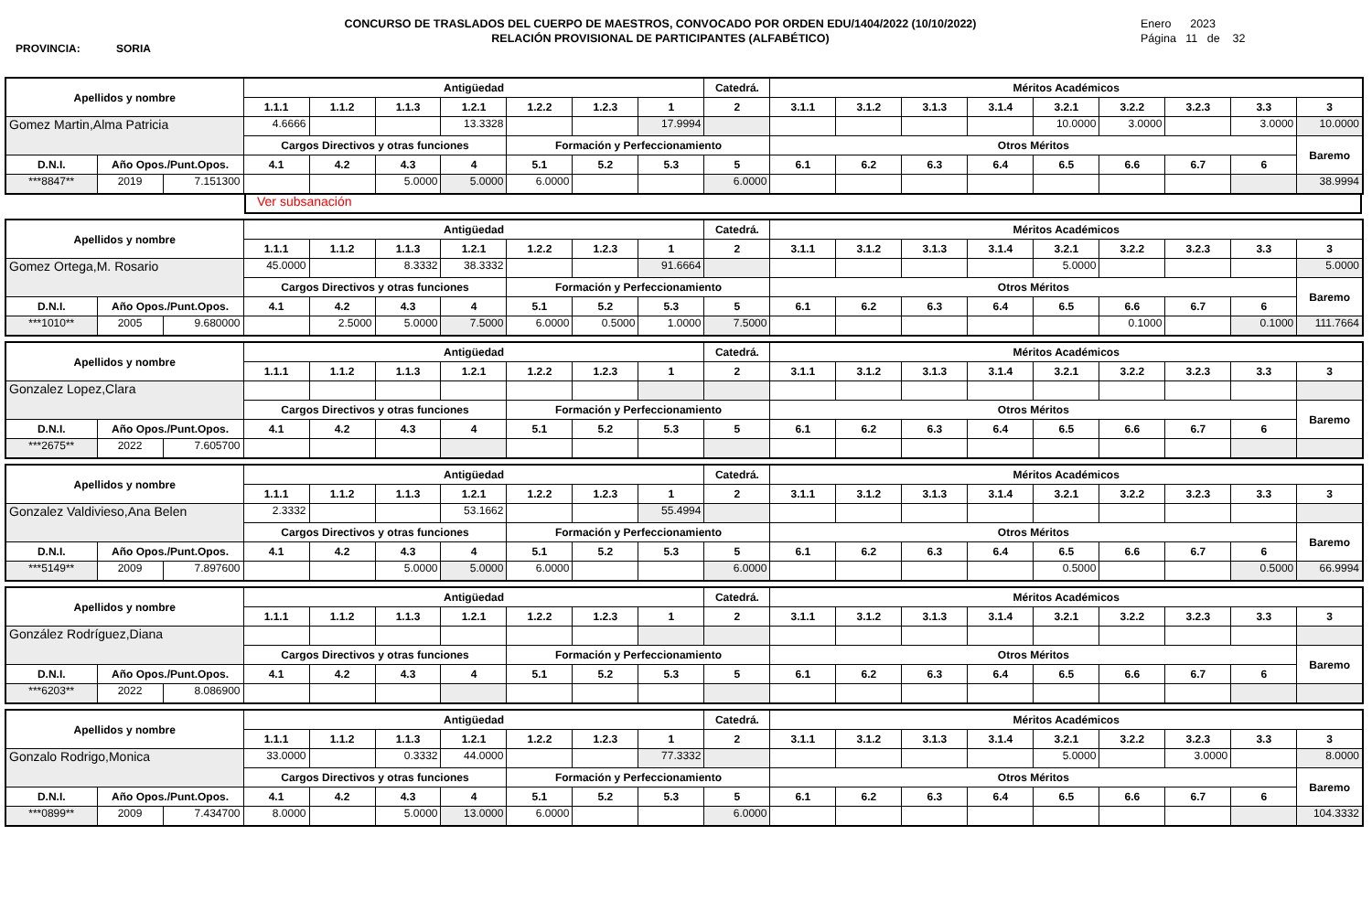PROVINCIA: SORIA
CONCURSO DE TRASLADOS DEL CUERPO DE MAESTROS, CONVOCADO POR ORDEN EDU/1404/2022 (10/10/2022)
RELACIÓN PROVISIONAL DE PARTICIPANTES (ALFABÉTICO)
Enero 2023
Página 11 de 32
| Apellidos y nombre | | | Antigüedad | | | | | | | Catedrá. | Méritos Académicos | | | | | | | | |
| --- | --- | --- | --- | --- | --- | --- | --- | --- | --- | --- | --- | --- | --- | --- | --- | --- | --- | --- | --- |
| | | | 1.1.1 | 1.1.2 | 1.1.3 | 1.2.1 | 1.2.2 | 1.2.3 | 1 | 2 | 3.1.1 | 3.1.2 | 3.1.3 | 3.1.4 | 3.2.1 | 3.2.2 | 3.2.3 | 3.3 | 3 |
| Gomez Martin,Alma Patricia | | | 4.6666 | | | 13.3328 | | | 17.9994 | | | | | | 10.0000 | 3.0000 | | 3.0000 | 10.0000 |
| | | | Cargos Directivos y otras funciones | | | | Formación y Perfeccionamiento | | | | Otros Méritos | | | | | | | | Baremo |
| D.N.I. | Año Opos./Punt.Opos. | | 4.1 | 4.2 | 4.3 | 4 | 5.1 | 5.2 | 5.3 | 5 | 6.1 | 6.2 | 6.3 | 6.4 | 6.5 | 6.6 | 6.7 | 6 | |
| ***8847** | 2019 | 7.151300 | | | 5.0000 | 5.0000 | 6.0000 | | | 6.0000 | | | | | | | | | 38.9994 |
Ver subsanación
| Apellidos y nombre | | | Antigüedad | | | | | | | Catedrá. | Méritos Académicos | | | | | | | | |
| --- | --- | --- | --- | --- | --- | --- | --- | --- | --- | --- | --- | --- | --- | --- | --- | --- | --- | --- | --- |
| | | | 1.1.1 | 1.1.2 | 1.1.3 | 1.2.1 | 1.2.2 | 1.2.3 | 1 | 2 | 3.1.1 | 3.1.2 | 3.1.3 | 3.1.4 | 3.2.1 | 3.2.2 | 3.2.3 | 3.3 | 3 |
| Gomez Ortega,M. Rosario | | | 45.0000 | | 8.3332 | 38.3332 | | | 91.6664 | | | | | | 5.0000 | | | | 5.0000 |
| | | | Cargos Directivos y otras funciones | | | | Formación y Perfeccionamiento | | | | Otros Méritos | | | | | | | | Baremo |
| D.N.I. | Año Opos./Punt.Opos. | | 4.1 | 4.2 | 4.3 | 4 | 5.1 | 5.2 | 5.3 | 5 | 6.1 | 6.2 | 6.3 | 6.4 | 6.5 | 6.6 | 6.7 | 6 | |
| ***1010** | 2005 | 9.680000 | | 2.5000 | 5.0000 | 7.5000 | 6.0000 | 0.5000 | 1.0000 | 7.5000 | | | | | | 0.1000 | | 0.1000 | 111.7664 |
| Apellidos y nombre | | | Antigüedad | | | | | | | Catedrá. | Méritos Académicos | | | | | | | | |
| --- | --- | --- | --- | --- | --- | --- | --- | --- | --- | --- | --- | --- | --- | --- | --- | --- | --- | --- | --- |
| | | | 1.1.1 | 1.1.2 | 1.1.3 | 1.2.1 | 1.2.2 | 1.2.3 | 1 | 2 | 3.1.1 | 3.1.2 | 3.1.3 | 3.1.4 | 3.2.1 | 3.2.2 | 3.2.3 | 3.3 | 3 |
| Gonzalez Lopez,Clara | | | | | | | | | | | | | | | | | | | |
| | | | Cargos Directivos y otras funciones | | | | Formación y Perfeccionamiento | | | | Otros Méritos | | | | | | | | Baremo |
| D.N.I. | Año Opos./Punt.Opos. | | 4.1 | 4.2 | 4.3 | 4 | 5.1 | 5.2 | 5.3 | 5 | 6.1 | 6.2 | 6.3 | 6.4 | 6.5 | 6.6 | 6.7 | 6 | |
| ***2675** | 2022 | 7.605700 | | | | | | | | | | | | | | | | | |
| Apellidos y nombre | | | Antigüedad | | | | | | | Catedrá. | Méritos Académicos | | | | | | | | |
| --- | --- | --- | --- | --- | --- | --- | --- | --- | --- | --- | --- | --- | --- | --- | --- | --- | --- | --- | --- |
| | | | 1.1.1 | 1.1.2 | 1.1.3 | 1.2.1 | 1.2.2 | 1.2.3 | 1 | 2 | 3.1.1 | 3.1.2 | 3.1.3 | 3.1.4 | 3.2.1 | 3.2.2 | 3.2.3 | 3.3 | 3 |
| Gonzalez Valdivieso,Ana Belen | | | 2.3332 | | | 53.1662 | | | 55.4994 | | | | | | | | | | |
| | | | Cargos Directivos y otras funciones | | | | Formación y Perfeccionamiento | | | | Otros Méritos | | | | | | | | Baremo |
| D.N.I. | Año Opos./Punt.Opos. | | 4.1 | 4.2 | 4.3 | 4 | 5.1 | 5.2 | 5.3 | 5 | 6.1 | 6.2 | 6.3 | 6.4 | 6.5 | 6.6 | 6.7 | 6 | |
| ***5149** | 2009 | 7.897600 | | | 5.0000 | 5.0000 | 6.0000 | | | 6.0000 | | | | | 0.5000 | | | 0.5000 | 66.9994 |
| Apellidos y nombre | | | Antigüedad | | | | | | | Catedrá. | Méritos Académicos | | | | | | | | |
| --- | --- | --- | --- | --- | --- | --- | --- | --- | --- | --- | --- | --- | --- | --- | --- | --- | --- | --- | --- |
| | | | 1.1.1 | 1.1.2 | 1.1.3 | 1.2.1 | 1.2.2 | 1.2.3 | 1 | 2 | 3.1.1 | 3.1.2 | 3.1.3 | 3.1.4 | 3.2.1 | 3.2.2 | 3.2.3 | 3.3 | 3 |
| González Rodríguez,Diana | | | | | | | | | | | | | | | | | | | |
| | | | Cargos Directivos y otras funciones | | | | Formación y Perfeccionamiento | | | | Otros Méritos | | | | | | | | Baremo |
| D.N.I. | Año Opos./Punt.Opos. | | 4.1 | 4.2 | 4.3 | 4 | 5.1 | 5.2 | 5.3 | 5 | 6.1 | 6.2 | 6.3 | 6.4 | 6.5 | 6.6 | 6.7 | 6 | |
| ***6203** | 2022 | 8.086900 | | | | | | | | | | | | | | | | | |
| Apellidos y nombre | | | Antigüedad | | | | | | | Catedrá. | Méritos Académicos | | | | | | | | |
| --- | --- | --- | --- | --- | --- | --- | --- | --- | --- | --- | --- | --- | --- | --- | --- | --- | --- | --- | --- |
| | | | 1.1.1 | 1.1.2 | 1.1.3 | 1.2.1 | 1.2.2 | 1.2.3 | 1 | 2 | 3.1.1 | 3.1.2 | 3.1.3 | 3.1.4 | 3.2.1 | 3.2.2 | 3.2.3 | 3.3 | 3 |
| Gonzalo Rodrigo,Monica | | | 33.0000 | | 0.3332 | 44.0000 | | | 77.3332 | | | | | | 5.0000 | | 3.0000 | | 8.0000 |
| | | | Cargos Directivos y otras funciones | | | | Formación y Perfeccionamiento | | | | Otros Méritos | | | | | | | | Baremo |
| D.N.I. | Año Opos./Punt.Opos. | | 4.1 | 4.2 | 4.3 | 4 | 5.1 | 5.2 | 5.3 | 5 | 6.1 | 6.2 | 6.3 | 6.4 | 6.5 | 6.6 | 6.7 | 6 | |
| ***0899** | 2009 | 7.434700 | 8.0000 | | 5.0000 | 13.0000 | 6.0000 | | | 6.0000 | | | | | | | | | 104.3332 |